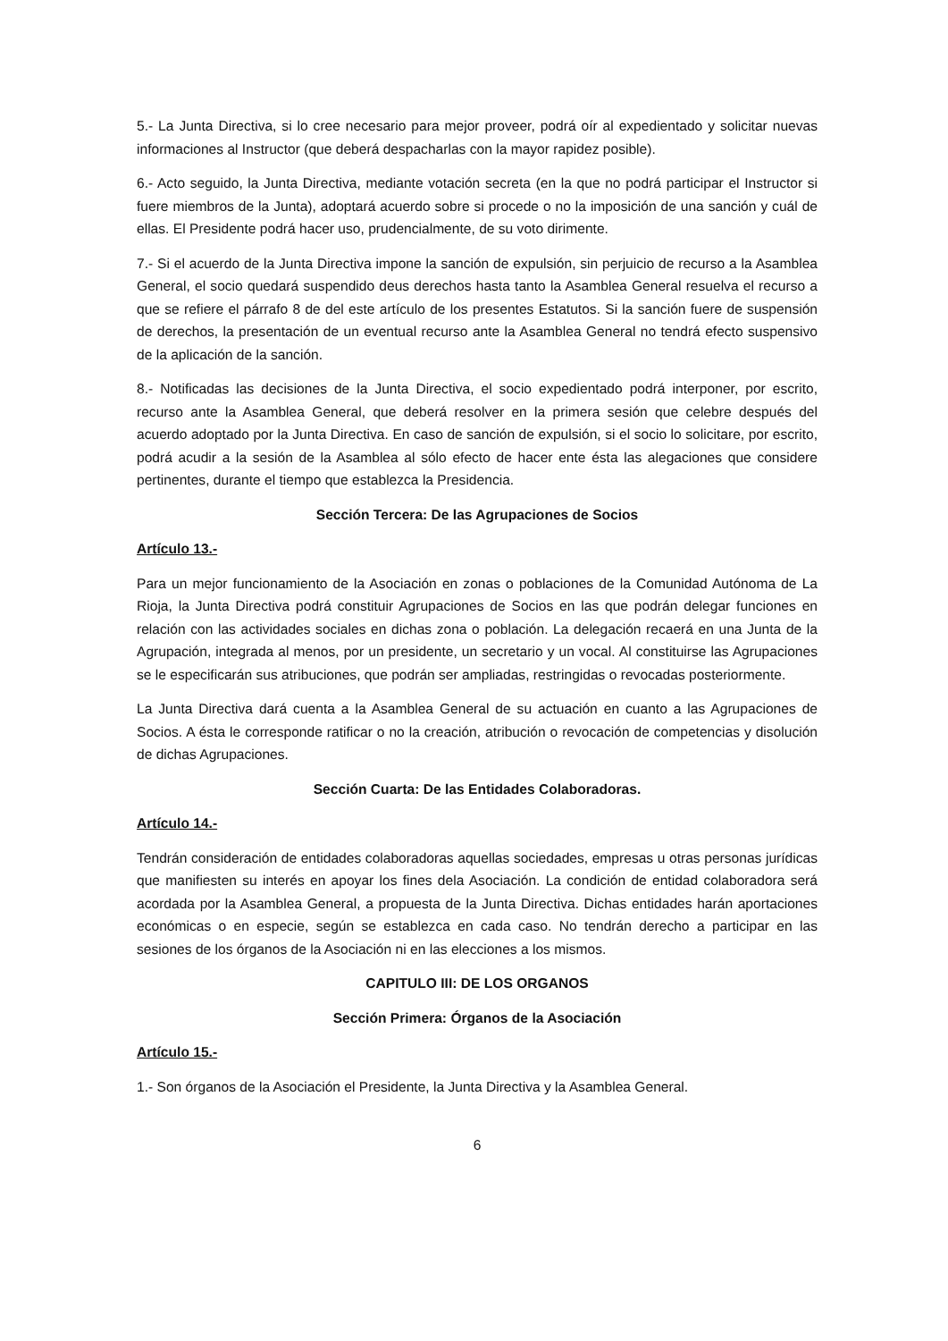5.- La Junta Directiva, si lo cree necesario para mejor proveer, podrá oír al expedientado y solicitar nuevas informaciones al Instructor (que deberá despacharlas con la mayor rapidez posible).
6.- Acto seguido, la Junta Directiva, mediante votación secreta (en la que no podrá participar el Instructor si fuere miembros de la Junta), adoptará acuerdo sobre si procede o no la imposición de una sanción y cuál de ellas. El Presidente podrá hacer uso, prudencialmente, de su voto dirimente.
7.- Si el acuerdo de la Junta Directiva impone la sanción de expulsión, sin perjuicio de recurso a la Asamblea General, el socio quedará suspendido deus derechos hasta tanto la Asamblea General resuelva el recurso a que se refiere el párrafo 8 de del este artículo de los presentes Estatutos. Si la sanción fuere de suspensión de derechos, la presentación de un eventual recurso ante la Asamblea General no tendrá efecto suspensivo de la aplicación de la sanción.
8.- Notificadas las decisiones de la Junta Directiva, el socio expedientado podrá interponer, por escrito, recurso ante la Asamblea General, que deberá resolver en la primera sesión que celebre después del acuerdo adoptado por la Junta Directiva. En caso de sanción de expulsión, si el socio lo solicitare, por escrito, podrá acudir a la sesión de la Asamblea al sólo efecto de hacer ente ésta las alegaciones que considere pertinentes, durante el tiempo que establezca la Presidencia.
Sección Tercera: De las Agrupaciones de Socios
Artículo 13.-
Para un mejor funcionamiento de la Asociación en zonas o poblaciones de la Comunidad Autónoma de La Rioja, la Junta Directiva podrá constituir Agrupaciones de Socios en las que podrán delegar funciones en relación con las actividades sociales en dichas zona o población. La delegación recaerá en una Junta de la Agrupación, integrada al menos, por un presidente, un secretario y un vocal. Al constituirse las Agrupaciones se le especificarán sus atribuciones, que podrán ser ampliadas, restringidas o revocadas posteriormente.
La Junta Directiva dará cuenta a la Asamblea General de su actuación en cuanto a las Agrupaciones de Socios. A ésta le corresponde ratificar o no la creación, atribución o revocación de competencias y disolución de dichas Agrupaciones.
Sección Cuarta: De las Entidades Colaboradoras.
Artículo 14.-
Tendrán consideración de entidades colaboradoras aquellas sociedades, empresas u otras personas jurídicas que manifiesten su interés en apoyar los fines dela Asociación. La condición de entidad colaboradora será acordada por la Asamblea General, a propuesta de la Junta Directiva. Dichas entidades harán aportaciones económicas o en especie, según se establezca en cada caso. No tendrán derecho a participar en las sesiones de los órganos de la Asociación ni en las elecciones a los mismos.
CAPITULO III: DE LOS ORGANOS
Sección Primera: Órganos de la Asociación
Artículo 15.-
1.- Son órganos de la Asociación el Presidente, la Junta Directiva y la Asamblea General.
6